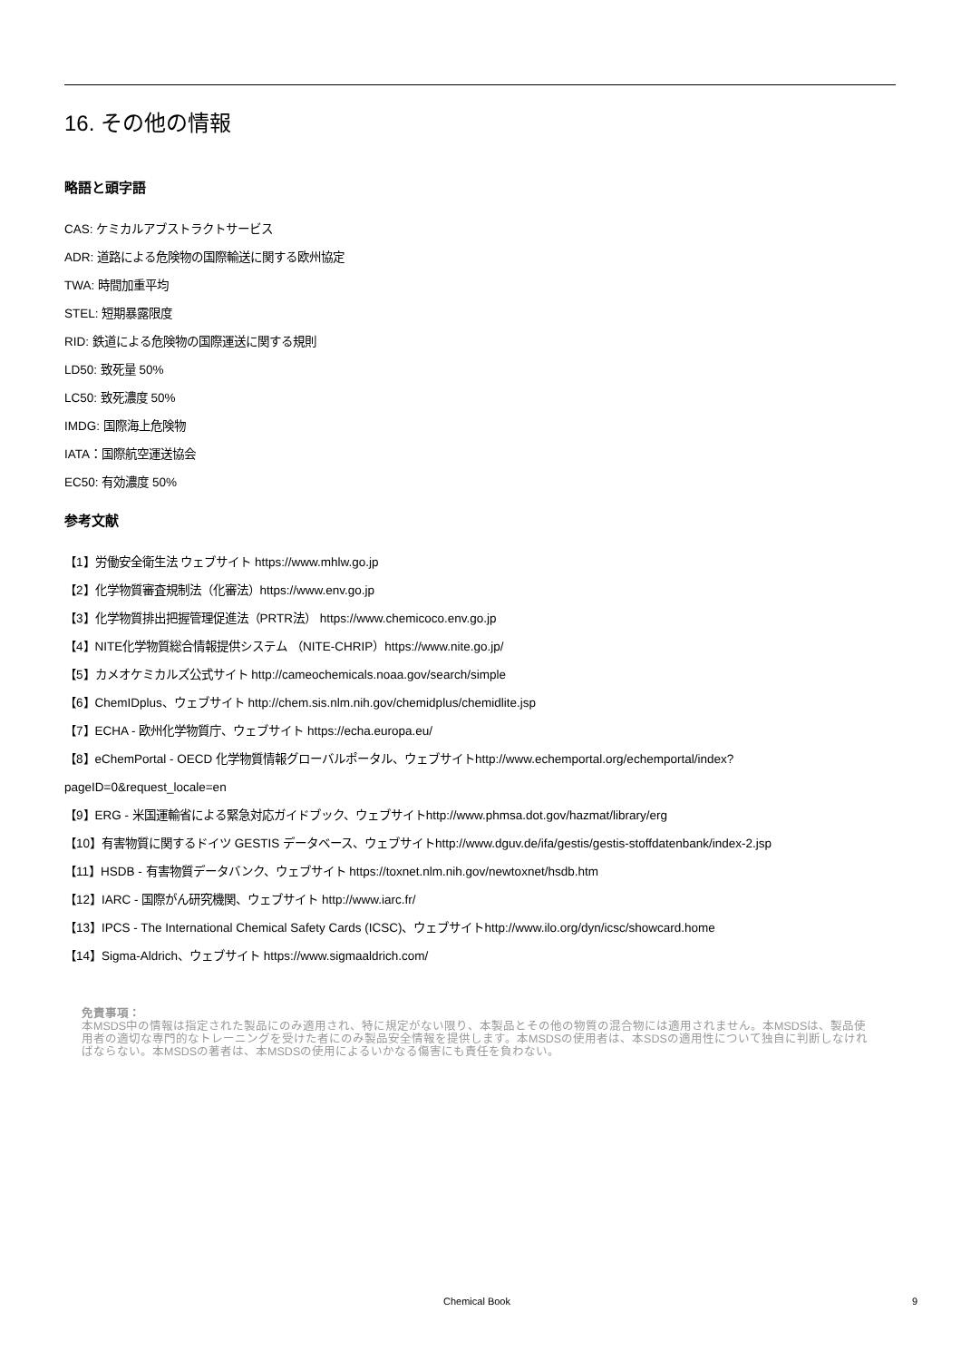16. その他の情報
略語と頭字語
CAS: ケミカルアブストラクトサービス
ADR: 道路による危険物の国際輸送に関する欧州協定
TWA: 時間加重平均
STEL: 短期暴露限度
RID: 鉄道による危険物の国際運送に関する規則
LD50: 致死量 50%
LC50: 致死濃度 50%
IMDG: 国際海上危険物
IATA：国際航空運送協会
EC50: 有効濃度 50%
参考文献
【1】労働安全衛生法 ウェブサイト https://www.mhlw.go.jp
【2】化学物質審査規制法（化審法）https://www.env.go.jp
【3】化学物質排出把握管理促進法（PRTR法） https://www.chemicoco.env.go.jp
【4】NITE化学物質総合情報提供システム （NITE-CHRIP）https://www.nite.go.jp/
【5】カメオケミカルズ公式サイト http://cameochemicals.noaa.gov/search/simple
【6】ChemIDplus、ウェブサイト http://chem.sis.nlm.nih.gov/chemidplus/chemidlite.jsp
【7】ECHA - 欧州化学物質庁、ウェブサイト https://echa.europa.eu/
【8】eChemPortal - OECD 化学物質情報グローバルポータル、ウェブサイトhttp://www.echemportal.org/echemportal/index?
pageID=0&request_locale=en
【9】ERG - 米国運輸省による緊急対応ガイドブック、ウェブサイトhttp://www.phmsa.dot.gov/hazmat/library/erg
【10】有害物質に関するドイツ GESTIS データベース、ウェブサイトhttp://www.dguv.de/ifa/gestis/gestis-stoffdatenbank/index-2.jsp
【11】HSDB - 有害物質データバンク、ウェブサイト https://toxnet.nlm.nih.gov/newtoxnet/hsdb.htm
【12】IARC - 国際がん研究機関、ウェブサイト http://www.iarc.fr/
【13】IPCS - The International Chemical Safety Cards (ICSC)、ウェブサイトhttp://www.ilo.org/dyn/icsc/showcard.home
【14】Sigma-Aldrich、ウェブサイト https://www.sigmaaldrich.com/
免責事項：
本MSDS中の情報は指定された製品にのみ適用され、特に規定がない限り、本製品とその他の物質の混合物には適用されません。本MSDSは、製品使用者の適切な専門的なトレーニングを受けた者にのみ製品安全情報を提供します。本MSDSの使用者は、本SDSの適用性について独自に判断しなければならない。本MSDSの著者は、本MSDSの使用によるいかなる傷害にも責任を負わない。
Chemical Book 9